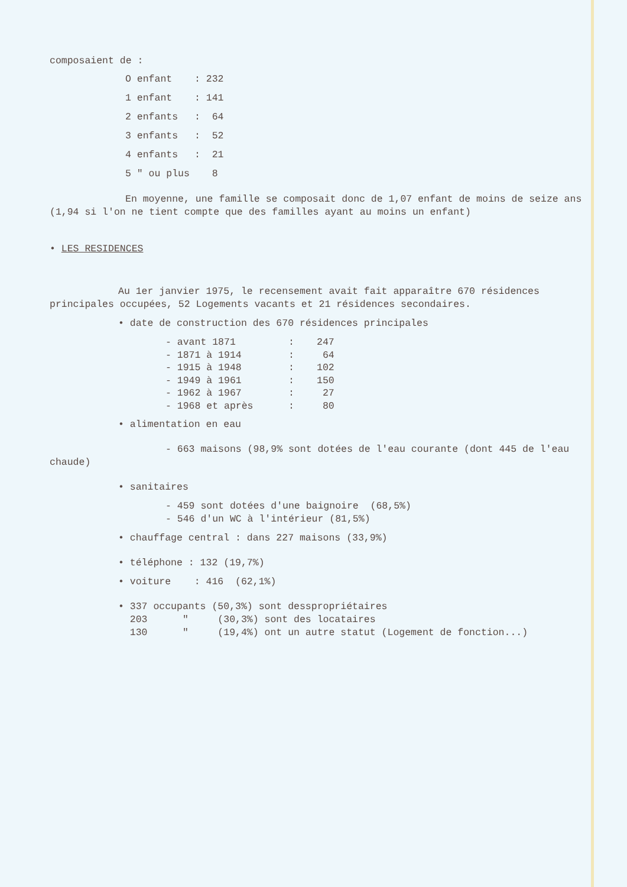composaient de :
| O enfant | : 232 |
| 1 enfant | : 141 |
| 2 enfants | : 64 |
| 3 enfants | : 52 |
| 4 enfants | : 21 |
| 5 " ou plus | 8 |
En moyenne, une famille se composait donc de 1,07 enfant de moins de seize ans (1,94 si l'on ne tient compte que des familles ayant au moins un enfant)
• LES RESIDENCES
Au 1er janvier 1975, le recensement avait fait apparaître 670 résidences principales occupées, 52 Logements vacants et 21 résidences secondaires.
• date de construction des 670 résidences principales
| - avant 1871 | : | 247 |
| - 1871 à 1914 | : | 64 |
| - 1915 à 1948 | : | 102 |
| - 1949 à 1961 | : | 150 |
| - 1962 à 1967 | : | 27 |
| - 1968 et après | : | 80 |
• alimentation en eau
- 663 maisons (98,9% sont dotées de l'eau courante (dont 445 de l'eau chaude)
• sanitaires
- 459 sont dotées d'une baignoire (68,5%)
- 546 d'un WC à l'intérieur (81,5%)
• chauffage central : dans 227 maisons (33,9%)
• téléphone : 132 (19,7%)
• voiture : 416 (62,1%)
• 337 occupants (50,3%) sont desspropriétaires
203 " (30,3%) sont des locataires
130 " (19,4%) ont un autre statut (Logement de fonction...)